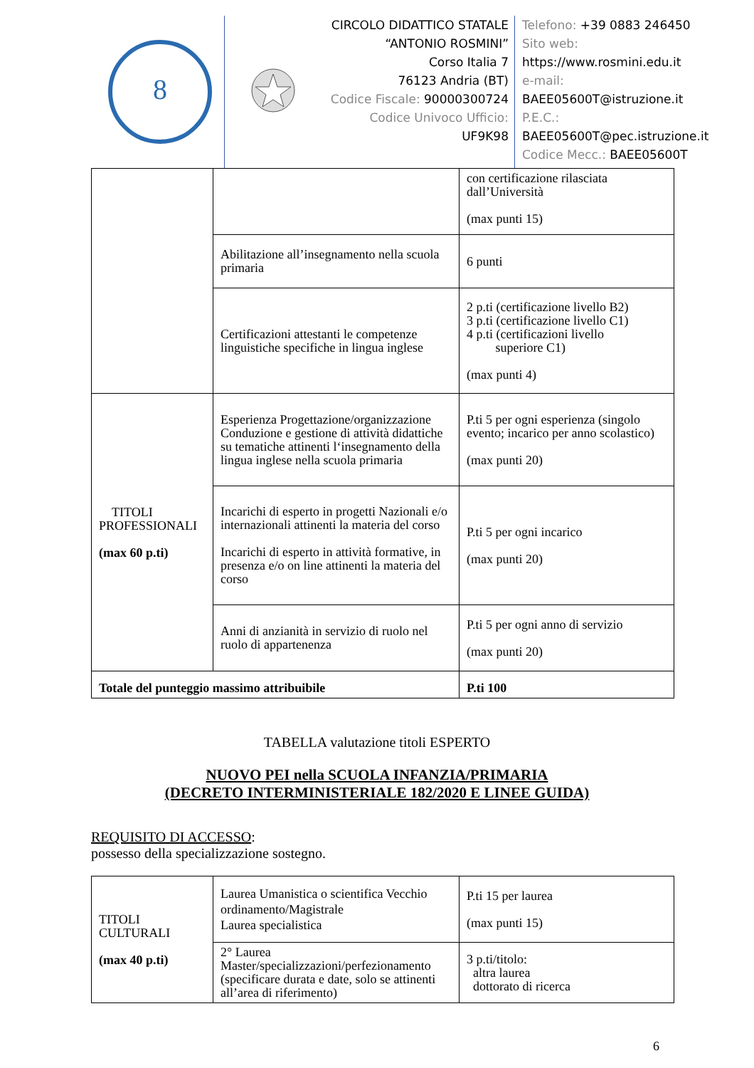8
CIRCOLO DIDATTICO STATALE
“ANTONIO ROSMINI”
Corso Italia 7
76123 Andria (BT)
Codice Fiscale: 90000300724
Codice Univoco Ufficio:
UF9K98
Telefono: +39 0883 246450
Sito web:
https://www.rosmini.edu.it
e-mail:
BAEE05600T@istruzione.it
P.E.C.:
BAEE05600T@pec.istruzione.it
Codice Mecc.: BAEE05600T
| | | con certificazione rilasciata dall’Università (max punti 15) |
| | Abilitazione all’insegnamento nella scuola primaria | 6 punti |
| | Certificazioni attestanti le competenze linguistiche specifiche in lingua inglese | 2 p.ti (certificazione livello B2) 3 p.ti (certificazione livello C1) 4 p.ti (certificazioni livello superiore C1) (max punti 4) |
| TITOLI PROFESSIONALI (max 60 p.ti) | Esperienza Progettazione/organizzazione Conduzione e gestione di attività didattiche su tematiche attinenti l‘insegnamento della lingua inglese nella scuola primaria | P.ti 5 per ogni esperienza (singolo evento; incarico per anno scolastico) (max punti 20) |
| | Incarichi di esperto in progetti Nazionali e/o internazionali attinenti la materia del corso Incarichi di esperto in attività formative, in presenza e/o on line attinenti la materia del corso | P.ti 5 per ogni incarico (max punti 20) |
| | Anni di anzianità in servizio di ruolo nel ruolo di appartenenza | P.ti 5 per ogni anno di servizio (max punti 20) |
| Totale del punteggio massimo attribuibile | | P.ti 100 |
TABELLA valutazione titoli ESPERTO
NUOVO PEI nella SCUOLA INFANZIA/PRIMARIA
(DECRETO INTERMINISTERIALE 182/2020 E LINEE GUIDA)
REQUISITO DI ACCESSO:
possesso della specializzazione sostegno.
| TITOLI CULTURALI (max 40 p.ti) | Laurea Umanistica o scientifica Vecchio ordinamento/Magistrale Laurea specialistica | P.ti 15 per laurea (max punti 15) |
| | 2° Laurea Master/specializzazioni/perfezionamento (specificare durata e date, solo se attinenti all’area di riferimento) | 3 p.ti/titolo: altra laurea dottorato di ricerca |
6